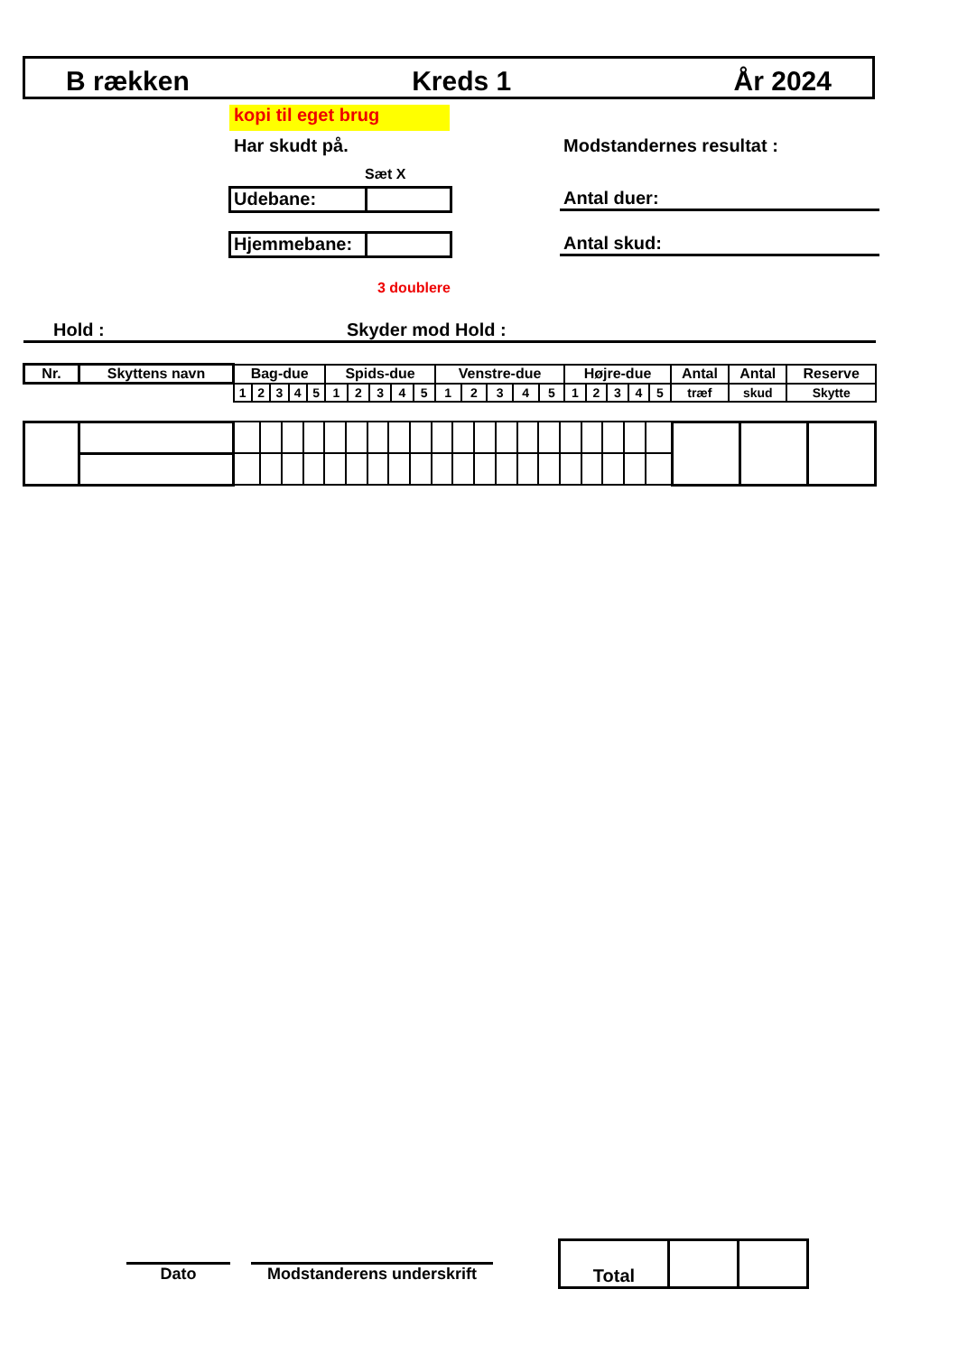B rækken Kreds 1 År 2024
kopi til eget brug
Har skudt på. Modstandernes resultat :
Sæt X
Udebane:
Hjemmebane:
Antal duer:
Antal skud:
3 doublere
Hold : Skyder mod Hold :
| Nr. | Skyttens navn | Bag-due | | | | | Spids-due | | | | | Venstre-due | | | | | Højre-due | | | | | Antal | Antal | Reserve |
| --- | --- | --- | --- | --- | --- | --- | --- | --- | --- | --- | --- | --- | --- | --- | --- | --- | --- | --- | --- | --- | --- | --- | --- | --- |
| | | 1 | 2 | 3 | 4 | 5 | 1 | 2 | 3 | 4 | 5 | 1 | 2 | 3 | 4 | 5 | 1 | 2 | 3 | 4 | 5 | træf | skud | Skytte |
Dato
Modstanderens underskrift
| Total | | |